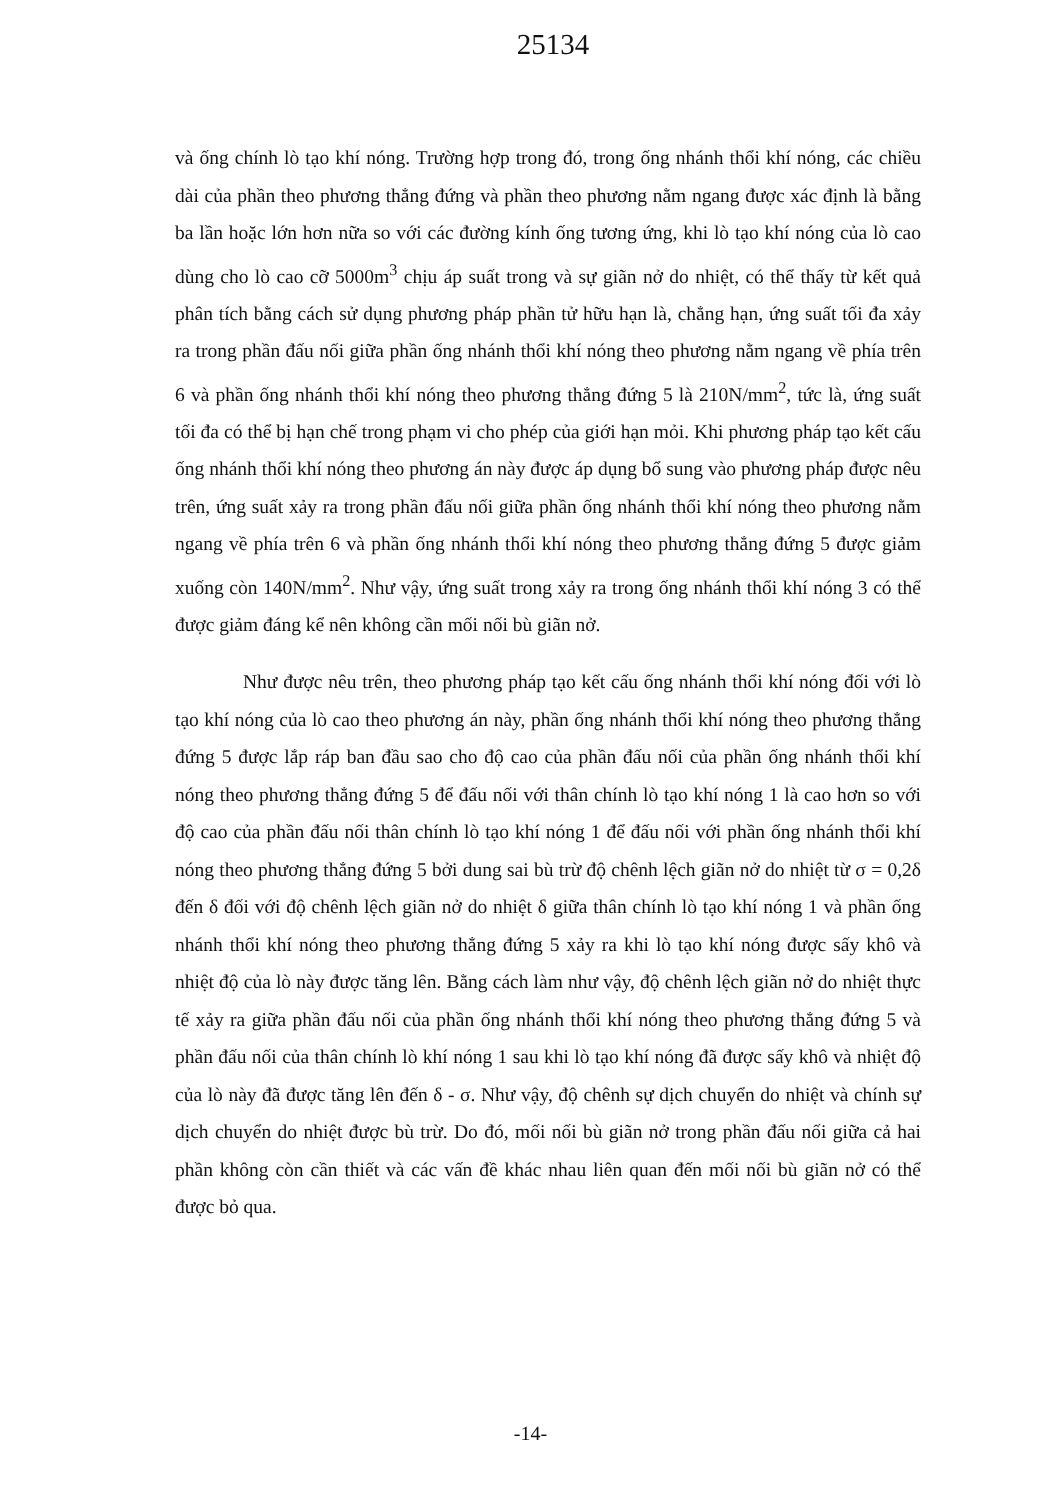25134
và ống chính lò tạo khí nóng. Trường hợp trong đó, trong ống nhánh thổi khí nóng, các chiều dài của phần theo phương thẳng đứng và phần theo phương nằm ngang được xác định là bằng ba lần hoặc lớn hơn nữa so với các đường kính ống tương ứng, khi lò tạo khí nóng của lò cao dùng cho lò cao cỡ 5000m<sup>3</sup> chịu áp suất trong và sự giãn nở do nhiệt, có thể thấy từ kết quả phân tích bằng cách sử dụng phương pháp phần tử hữu hạn là, chẳng hạn, ứng suất tối đa xảy ra trong phần đấu nối giữa phần ống nhánh thổi khí nóng theo phương nằm ngang về phía trên 6 và phần ống nhánh thổi khí nóng theo phương thẳng đứng 5 là 210N/mm<sup>2</sup>, tức là, ứng suất tối đa có thể bị hạn chế trong phạm vi cho phép của giới hạn mỏi. Khi phương pháp tạo kết cấu ống nhánh thổi khí nóng theo phương án này được áp dụng bổ sung vào phương pháp được nêu trên, ứng suất xảy ra trong phần đấu nối giữa phần ống nhánh thổi khí nóng theo phương nằm ngang về phía trên 6 và phần ống nhánh thổi khí nóng theo phương thẳng đứng 5 được giảm xuống còn 140N/mm<sup>2</sup>. Như vậy, ứng suất trong xảy ra trong ống nhánh thổi khí nóng 3 có thể được giảm đáng kể nên không cần mối nối bù giãn nở.
Như được nêu trên, theo phương pháp tạo kết cấu ống nhánh thổi khí nóng đối với lò tạo khí nóng của lò cao theo phương án này, phần ống nhánh thổi khí nóng theo phương thẳng đứng 5 được lắp ráp ban đầu sao cho độ cao của phần đấu nối của phần ống nhánh thổi khí nóng theo phương thẳng đứng 5 để đấu nối với thân chính lò tạo khí nóng 1 là cao hơn so với độ cao của phần đấu nối thân chính lò tạo khí nóng 1 để đấu nối với phần ống nhánh thổi khí nóng theo phương thẳng đứng 5 bởi dung sai bù trừ độ chênh lệch giãn nở do nhiệt từ σ = 0,2δ đến δ đối với độ chênh lệch giãn nở do nhiệt δ giữa thân chính lò tạo khí nóng 1 và phần ống nhánh thổi khí nóng theo phương thẳng đứng 5 xảy ra khi lò tạo khí nóng được sấy khô và nhiệt độ của lò này được tăng lên. Bằng cách làm như vậy, độ chênh lệch giãn nở do nhiệt thực tế xảy ra giữa phần đấu nối của phần ống nhánh thổi khí nóng theo phương thẳng đứng 5 và phần đấu nối của thân chính lò khí nóng 1 sau khi lò tạo khí nóng đã được sấy khô và nhiệt độ của lò này đã được tăng lên đến δ - σ. Như vậy, độ chênh sự dịch chuyển do nhiệt và chính sự dịch chuyển do nhiệt được bù trừ. Do đó, mối nối bù giãn nở trong phần đấu nối giữa cả hai phần không còn cần thiết và các vấn đề khác nhau liên quan đến mối nối bù giãn nở có thể được bỏ qua.
-14-